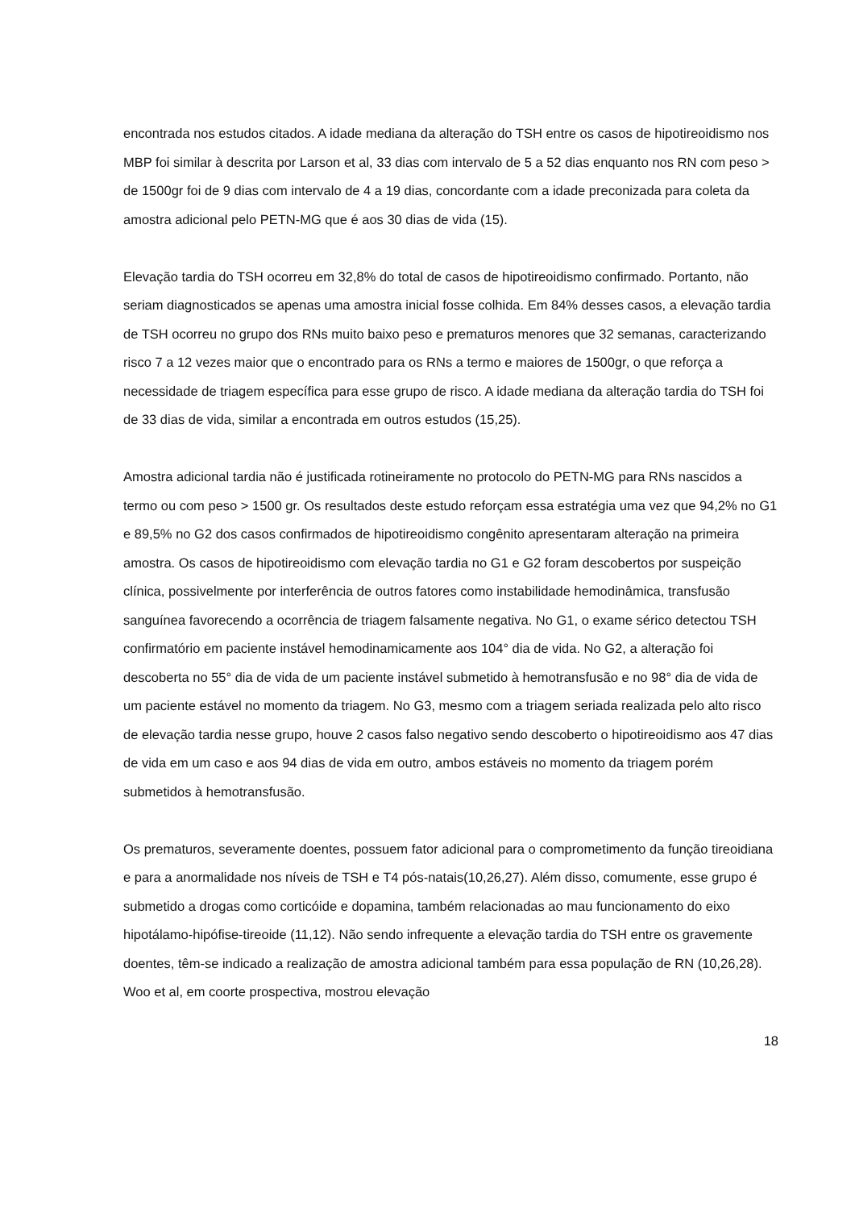encontrada nos estudos citados. A idade mediana da alteração do TSH entre os casos de hipotireoidismo nos MBP foi similar à descrita por Larson et al, 33 dias com intervalo de 5 a 52 dias enquanto nos RN com peso > de 1500gr foi de 9 dias com intervalo de 4 a 19 dias, concordante com a idade preconizada para coleta da amostra adicional pelo PETN-MG que é aos 30 dias de vida (15).
Elevação tardia do TSH ocorreu em 32,8% do total de casos de hipotireoidismo confirmado. Portanto, não seriam diagnosticados se apenas uma amostra inicial fosse colhida. Em 84% desses casos, a elevação tardia de TSH ocorreu no grupo dos RNs muito baixo peso e prematuros menores que 32 semanas, caracterizando risco 7 a 12 vezes maior que o encontrado para os RNs a termo e maiores de 1500gr, o que reforça a necessidade de triagem específica para esse grupo de risco. A idade mediana da alteração tardia do TSH foi de 33 dias de vida, similar a encontrada em outros estudos (15,25).
Amostra adicional tardia não é justificada rotineiramente no protocolo do PETN-MG para RNs nascidos a termo ou com peso > 1500 gr. Os resultados deste estudo reforçam essa estratégia uma vez que 94,2% no G1 e 89,5% no G2 dos casos confirmados de hipotireoidismo congênito apresentaram alteração na primeira amostra. Os casos de hipotireoidismo com elevação tardia no G1 e G2 foram descobertos por suspeição clínica, possivelmente por interferência de outros fatores como instabilidade hemodinâmica, transfusão sanguínea favorecendo a ocorrência de triagem falsamente negativa. No G1, o exame sérico detectou TSH confirmatório em paciente instável hemodinamicamente aos 104° dia de vida. No G2, a alteração foi descoberta no 55° dia de vida de um paciente instável submetido à hemotransfusão e no 98° dia de vida de um paciente estável no momento da triagem. No G3, mesmo com a triagem seriada realizada pelo alto risco de elevação tardia nesse grupo, houve 2 casos falso negativo sendo descoberto o hipotireoidismo aos 47 dias de vida em um caso e aos 94 dias de vida em outro, ambos estáveis no momento da triagem porém submetidos à hemotransfusão.
Os prematuros, severamente doentes, possuem fator adicional para o comprometimento da função tireoidiana e para a anormalidade nos níveis de TSH e T4 pós-natais(10,26,27). Além disso, comumente, esse grupo é submetido a drogas como corticóide e dopamina, também relacionadas ao mau funcionamento do eixo hipotálamo-hipófise-tireoide (11,12). Não sendo infrequente a elevação tardia do TSH entre os gravemente doentes, têm-se indicado a realização de amostra adicional também para essa população de RN (10,26,28). Woo et al, em coorte prospectiva, mostrou elevação
18